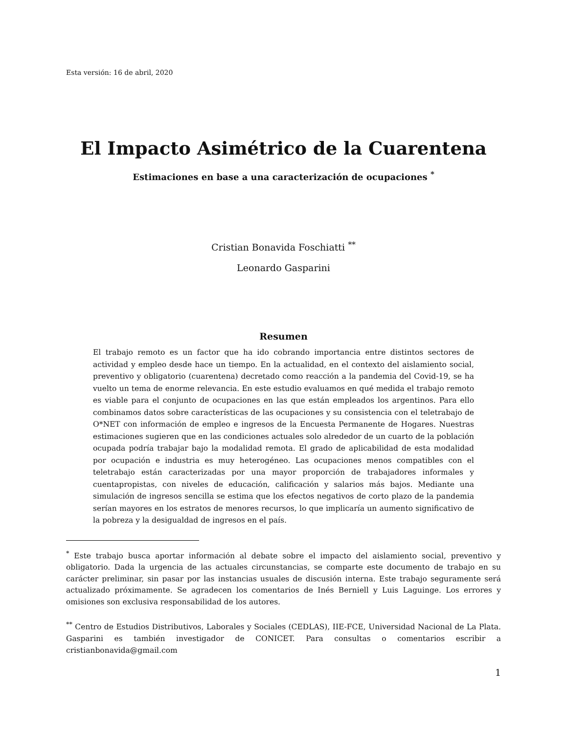Esta versión: 16 de abril, 2020
El Impacto Asimétrico de la Cuarentena
Estimaciones en base a una caracterización de ocupaciones <sup>*</sup>
Cristian Bonavida Foschiatti <sup>**</sup>
Leonardo Gasparini
Resumen
El trabajo remoto es un factor que ha ido cobrando importancia entre distintos sectores de actividad y empleo desde hace un tiempo. En la actualidad, en el contexto del aislamiento social, preventivo y obligatorio (cuarentena) decretado como reacción a la pandemia del Covid-19, se ha vuelto un tema de enorme relevancia. En este estudio evaluamos en qué medida el trabajo remoto es viable para el conjunto de ocupaciones en las que están empleados los argentinos. Para ello combinamos datos sobre características de las ocupaciones y su consistencia con el teletrabajo de O*NET con información de empleo e ingresos de la Encuesta Permanente de Hogares. Nuestras estimaciones sugieren que en las condiciones actuales solo alrededor de un cuarto de la población ocupada podría trabajar bajo la modalidad remota. El grado de aplicabilidad de esta modalidad por ocupación e industria es muy heterogéneo. Las ocupaciones menos compatibles con el teletrabajo están caracterizadas por una mayor proporción de trabajadores informales y cuentapropistas, con niveles de educación, calificación y salarios más bajos. Mediante una simulación de ingresos sencilla se estima que los efectos negativos de corto plazo de la pandemia serían mayores en los estratos de menores recursos, lo que implicaría un aumento significativo de la pobreza y la desigualdad de ingresos en el país.
<sup>*</sup> Este trabajo busca aportar información al debate sobre el impacto del aislamiento social, preventivo y obligatorio. Dada la urgencia de las actuales circunstancias, se comparte este documento de trabajo en su carácter preliminar, sin pasar por las instancias usuales de discusión interna. Este trabajo seguramente será actualizado próximamente. Se agradecen los comentarios de Inés Berniell y Luis Laguinge. Los errores y omisiones son exclusiva responsabilidad de los autores.
<sup>**</sup> Centro de Estudios Distributivos, Laborales y Sociales (CEDLAS), IIE-FCE, Universidad Nacional de La Plata. Gasparini es también investigador de CONICET. Para consultas o comentarios escribir a cristianbonavida@gmail.com
1